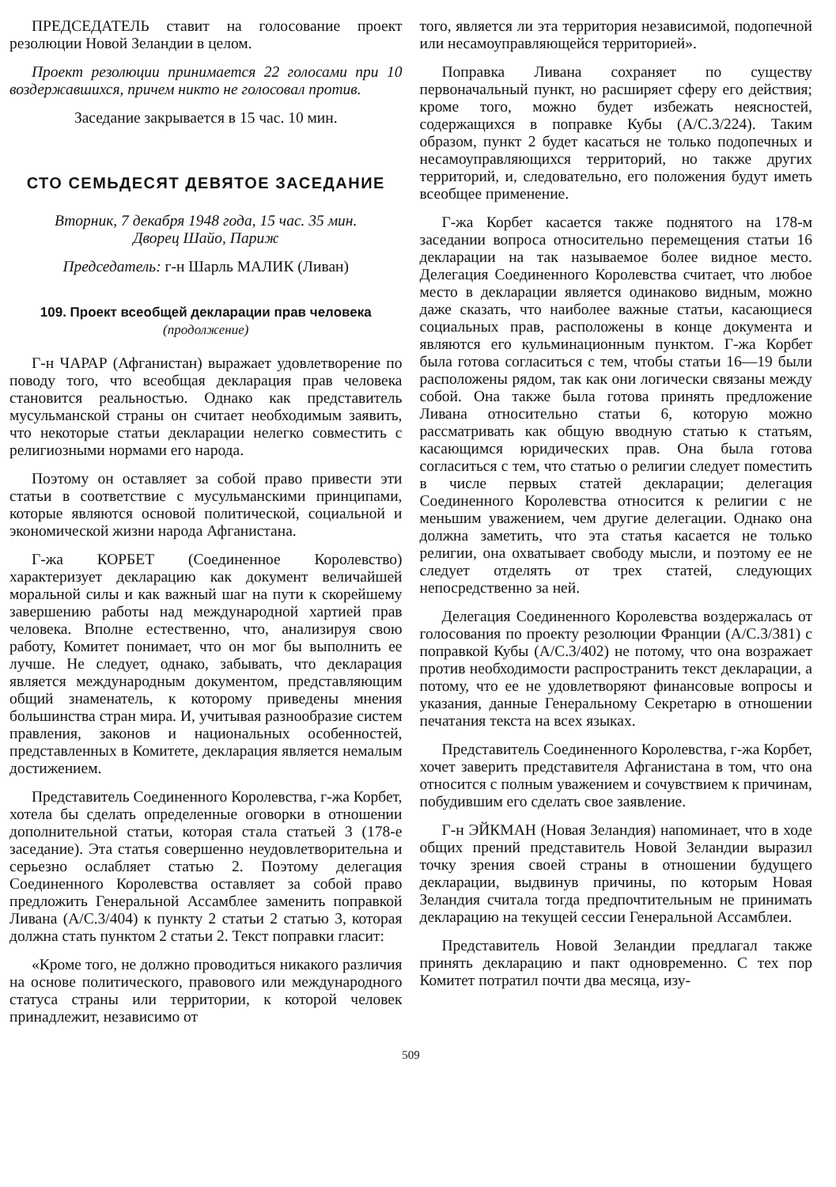ПРЕДСЕДАТЕЛЬ ставит на голосование проект резолюции Новой Зеландии в целом.
Проект резолюции принимается 22 голосами при 10 воздержавшихся, причем никто не голосовал против.
Заседание закрывается в 15 час. 10 мин.
СТО СЕМЬДЕСЯТ ДЕВЯТОЕ ЗАСЕДАНИЕ
Вторник, 7 декабря 1948 года, 15 час. 35 мин.
Дворец Шайо, Париж
Председатель: г-н Шарль МАЛИК (Ливан)
109. Проект всеобщей декларации прав человека
(продолжение)
Г-н ЧАРАР (Афганистан) выражает удовлетворение по поводу того, что всеобщая декларация прав человека становится реальностью. Однако как представитель мусульманской страны он считает необходимым заявить, что некоторые статьи декларации нелегко совместить с религиозными нормами его народа.
Поэтому он оставляет за собой право привести эти статьи в соответствие с мусульманскими принципами, которые являются основой политической, социальной и экономической жизни народа Афганистана.
Г-жа КОРБЕТ (Соединенное Королевство) характеризует декларацию как документ величайшей моральной силы и как важный шаг на пути к скорейшему завершению работы над международной хартией прав человека. Вполне естественно, что, анализируя свою работу, Комитет понимает, что он мог бы выполнить ее лучше. Не следует, однако, забывать, что декларация является международным документом, представляющим общий знаменатель, к которому приведены мнения большинства стран мира. И, учитывая разнообразие систем правления, законов и национальных особенностей, представленных в Комитете, декларация является немалым достижением.
Представитель Соединенного Королевства, г-жа Корбет, хотела бы сделать определенные оговорки в отношении дополнительной статьи, которая стала статьей 3 (178-е заседание). Эта статья совершенно неудовлетворительна и серьезно ослабляет статью 2. Поэтому делегация Соединенного Королевства оставляет за собой право предложить Генеральной Ассамблее заменить поправкой Ливана (A/C.3/404) к пункту 2 статьи 2 статью 3, которая должна стать пунктом 2 статьи 2. Текст поправки гласит:
«Кроме того, не должно проводиться никакого различия на основе политического, правового или международного статуса страны или территории, к которой человек принадлежит, независимо от
того, является ли эта территория независимой, подопечной или несамоуправляющейся территорией».
Поправка Ливана сохраняет по существу первоначальный пункт, но расширяет сферу его действия; кроме того, можно будет избежать неясностей, содержащихся в поправке Кубы (A/C.3/224). Таким образом, пункт 2 будет касаться не только подопечных и несамоуправляющихся территорий, но также других территорий, и, следовательно, его положения будут иметь всеобщее применение.
Г-жа Корбет касается также поднятого на 178-м заседании вопроса относительно перемещения статьи 16 декларации на так называемое более видное место. Делегация Соединенного Королевства считает, что любое место в декларации является одинаково видным, можно даже сказать, что наиболее важные статьи, касающиеся социальных прав, расположены в конце документа и являются его кульминационным пунктом. Г-жа Корбет была готова согласиться с тем, чтобы статьи 16—19 были расположены рядом, так как они логически связаны между собой. Она также была готова принять предложение Ливана относительно статьи 6, которую можно рассматривать как общую вводную статью к статьям, касающимся юридических прав. Она была готова согласиться с тем, что статью о религии следует поместить в числе первых статей декларации; делегация Соединенного Королевства относится к религии с не меньшим уважением, чем другие делегации. Однако она должна заметить, что эта статья касается не только религии, она охватывает свободу мысли, и поэтому ее не следует отделять от трех статей, следующих непосредственно за ней.
Делегация Соединенного Королевства воздержалась от голосования по проекту резолюции Франции (A/C.3/381) с поправкой Кубы (A/C.3/402) не потому, что она возражает против необходимости распространить текст декларации, а потому, что ее не удовлетворяют финансовые вопросы и указания, данные Генеральному Секретарю в отношении печатания текста на всех языках.
Представитель Соединенного Королевства, г-жа Корбет, хочет заверить представителя Афганистана в том, что она относится с полным уважением и сочувствием к причинам, побудившим его сделать свое заявление.
Г-н ЭЙКМАН (Новая Зеландия) напоминает, что в ходе общих прений представитель Новой Зеландии выразил точку зрения своей страны в отношении будущего декларации, выдвинув причины, по которым Новая Зеландия считала тогда предпочтительным не принимать декларацию на текущей сессии Генеральной Ассамблеи.
Представитель Новой Зеландии предлагал также принять декларацию и пакт одновременно. С тех пор Комитет потратил почти два месяца, изу-
509